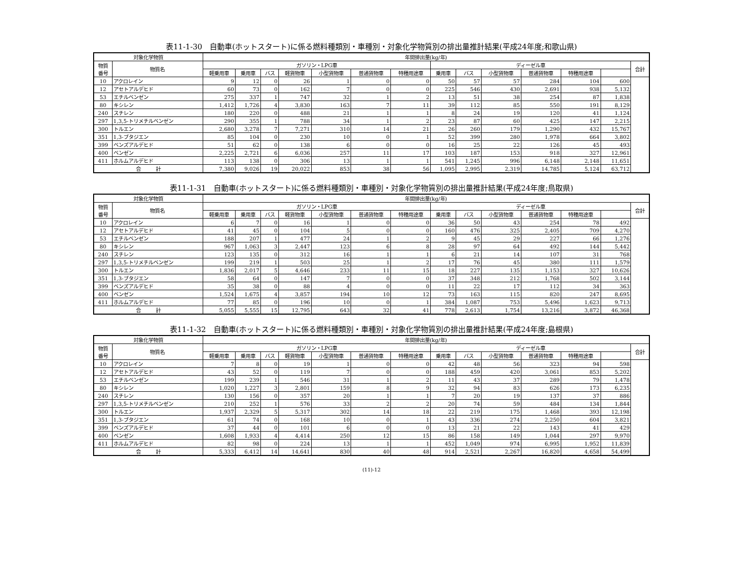表11-1-30　自動車(ホットスタート)に係る燃料種類別・車種別・対象化学物質別の排出量推計結果(平成24年度;和歌山県)
| 対象化学物質 | | 年間排出量(kg/年) | | | | | | | | | | | | | |
| --- | --- | --- | --- | --- | --- | --- | --- | --- | --- | --- | --- | --- | --- | --- | --- |
| 物質 番号 | 物質名 | ガソリン・LPG車 | | | | | | | ディーゼル車 | | | | | | 合計 |
| | | 軽乗用車 | 乗用車 | バス | 軽貨物車 | 小型貨物車 | 普通貨物車 | 特種用途車 | 乗用車 | バス | 小型貨物車 | 普通貨物車 | 特種用途車 | | |
| 10 | アクロレイン | 9 | 12 | 0 | 26 | 1 | 0 | 0 | 50 | 57 | 57 | 284 | 104 | 600 | |
| 12 | アセトアルデヒド | 60 | 73 | 0 | 162 | 7 | 0 | 0 | 225 | 546 | 430 | 2,691 | 938 | 5,132 | |
| 53 | エチルベンゼン | 275 | 337 | 1 | 747 | 32 | 1 | 2 | 13 | 51 | 38 | 254 | 87 | 1,838 | |
| 80 | キシレン | 1,412 | 1,726 | 4 | 3,830 | 163 | 7 | 11 | 39 | 112 | 85 | 550 | 191 | 8,129 | |
| 240 | スチレン | 180 | 220 | 0 | 488 | 21 | 1 | 1 | 8 | 24 | 19 | 120 | 41 | 1,124 | |
| 297 | 1,3,5-トリメチルベンゼン | 290 | 355 | 1 | 788 | 34 | 1 | 2 | 23 | 87 | 60 | 425 | 147 | 2,215 | |
| 300 | トルエン | 2,680 | 3,278 | 7 | 7,271 | 310 | 14 | 21 | 26 | 260 | 179 | 1,290 | 432 | 15,767 | |
| 351 | 1,3-ブタジエン | 85 | 104 | 0 | 230 | 10 | 0 | 1 | 52 | 399 | 280 | 1,978 | 664 | 3,802 | |
| 399 | ベンズアルデヒド | 51 | 62 | 0 | 138 | 6 | 0 | 0 | 16 | 25 | 22 | 126 | 45 | 493 | |
| 400 | ベンゼン | 2,225 | 2,721 | 6 | 6,036 | 257 | 11 | 17 | 103 | 187 | 153 | 918 | 327 | 12,961 | |
| 411 | ホルムアルデヒド | 113 | 138 | 0 | 306 | 13 | 1 | 1 | 541 | 1,245 | 996 | 6,148 | 2,148 | 11,651 | |
| 合 計 | | 7,380 | 9,026 | 19 | 20,022 | 853 | 38 | 56 | 1,095 | 2,995 | 2,319 | 14,785 | 5,124 | 63,712 | |
表11-1-31　自動車(ホットスタート)に係る燃料種類別・車種別・対象化学物質別の排出量推計結果(平成24年度;鳥取県)
| 対象化学物質 | | 年間排出量(kg/年) | | | | | | | | | | | | | |
| --- | --- | --- | --- | --- | --- | --- | --- | --- | --- | --- | --- | --- | --- | --- | --- |
| 物質 番号 | 物質名 | ガソリン・LPG車 | | | | | | | ディーゼル車 | | | | | | 合計 |
| | | 軽乗用車 | 乗用車 | バス | 軽貨物車 | 小型貨物車 | 普通貨物車 | 特種用途車 | 乗用車 | バス | 小型貨物車 | 普通貨物車 | 特種用途車 | | |
| 10 | アクロレイン | 6 | 7 | 0 | 16 | 1 | 0 | 0 | 36 | 50 | 43 | 254 | 78 | 492 | |
| 12 | アセトアルデヒド | 41 | 45 | 0 | 104 | 5 | 0 | 0 | 160 | 476 | 325 | 2,405 | 709 | 4,270 | |
| 53 | エチルベンゼン | 188 | 207 | 1 | 477 | 24 | 1 | 2 | 9 | 45 | 29 | 227 | 66 | 1,276 | |
| 80 | キシレン | 967 | 1,063 | 3 | 2,447 | 123 | 6 | 8 | 28 | 97 | 64 | 492 | 144 | 5,442 | |
| 240 | スチレン | 123 | 135 | 0 | 312 | 16 | 1 | 1 | 6 | 21 | 14 | 107 | 31 | 768 | |
| 297 | 1,3,5-トリメチルベンゼン | 199 | 219 | 1 | 503 | 25 | 1 | 2 | 17 | 76 | 45 | 380 | 111 | 1,579 | |
| 300 | トルエン | 1,836 | 2,017 | 5 | 4,646 | 233 | 11 | 15 | 18 | 227 | 135 | 1,153 | 327 | 10,626 | |
| 351 | 1,3-ブタジエン | 58 | 64 | 0 | 147 | 7 | 0 | 0 | 37 | 348 | 212 | 1,768 | 502 | 3,144 | |
| 399 | ベンズアルデヒド | 35 | 38 | 0 | 88 | 4 | 0 | 0 | 11 | 22 | 17 | 112 | 34 | 363 | |
| 400 | ベンゼン | 1,524 | 1,675 | 4 | 3,857 | 194 | 10 | 12 | 73 | 163 | 115 | 820 | 247 | 8,695 | |
| 411 | ホルムアルデヒド | 77 | 85 | 0 | 196 | 10 | 0 | 1 | 384 | 1,087 | 753 | 5,496 | 1,623 | 9,713 | |
| 合 計 | | 5,055 | 5,555 | 15 | 12,795 | 643 | 32 | 41 | 778 | 2,613 | 1,754 | 13,216 | 3,872 | 46,368 | |
表11-1-32　自動車(ホットスタート)に係る燃料種類別・車種別・対象化学物質別の排出量推計結果(平成24年度;島根県)
| 対象化学物質 | | 年間排出量(kg/年) | | | | | | | | | | | | | |
| --- | --- | --- | --- | --- | --- | --- | --- | --- | --- | --- | --- | --- | --- | --- | --- |
| 物質 番号 | 物質名 | ガソリン・LPG車 | | | | | | | ディーゼル車 | | | | | | 合計 |
| | | 軽乗用車 | 乗用車 | バス | 軽貨物車 | 小型貨物車 | 普通貨物車 | 特種用途車 | 乗用車 | バス | 小型貨物車 | 普通貨物車 | 特種用途車 | | |
| 10 | アクロレイン | 7 | 8 | 0 | 19 | 1 | 0 | 0 | 42 | 48 | 56 | 323 | 94 | 598 | |
| 12 | アセトアルデヒド | 43 | 52 | 0 | 119 | 7 | 0 | 0 | 188 | 459 | 420 | 3,061 | 853 | 5,202 | |
| 53 | エチルベンゼン | 199 | 239 | 1 | 546 | 31 | 1 | 2 | 11 | 43 | 37 | 289 | 79 | 1,478 | |
| 80 | キシレン | 1,020 | 1,227 | 3 | 2,801 | 159 | 8 | 9 | 32 | 94 | 83 | 626 | 173 | 6,235 | |
| 240 | スチレン | 130 | 156 | 0 | 357 | 20 | 1 | 1 | 7 | 20 | 19 | 137 | 37 | 886 | |
| 297 | 1,3,5-トリメチルベンゼン | 210 | 252 | 1 | 576 | 33 | 2 | 2 | 20 | 74 | 59 | 484 | 134 | 1,844 | |
| 300 | トルエン | 1,937 | 2,329 | 5 | 5,317 | 302 | 14 | 18 | 22 | 219 | 175 | 1,468 | 393 | 12,198 | |
| 351 | 1,3-ブタジエン | 61 | 74 | 0 | 168 | 10 | 0 | 1 | 43 | 336 | 274 | 2,250 | 604 | 3,821 | |
| 399 | ベンズアルデヒド | 37 | 44 | 0 | 101 | 6 | 0 | 0 | 13 | 21 | 22 | 143 | 41 | 429 | |
| 400 | ベンゼン | 1,608 | 1,933 | 4 | 4,414 | 250 | 12 | 15 | 86 | 158 | 149 | 1,044 | 297 | 9,970 | |
| 411 | ホルムアルデヒド | 82 | 98 | 0 | 224 | 13 | 1 | 1 | 452 | 1,049 | 974 | 6,995 | 1,952 | 11,839 | |
| 合 計 | | 5,333 | 6,412 | 14 | 14,641 | 830 | 40 | 48 | 914 | 2,521 | 2,267 | 16,820 | 4,658 | 54,499 | |
(11)-12